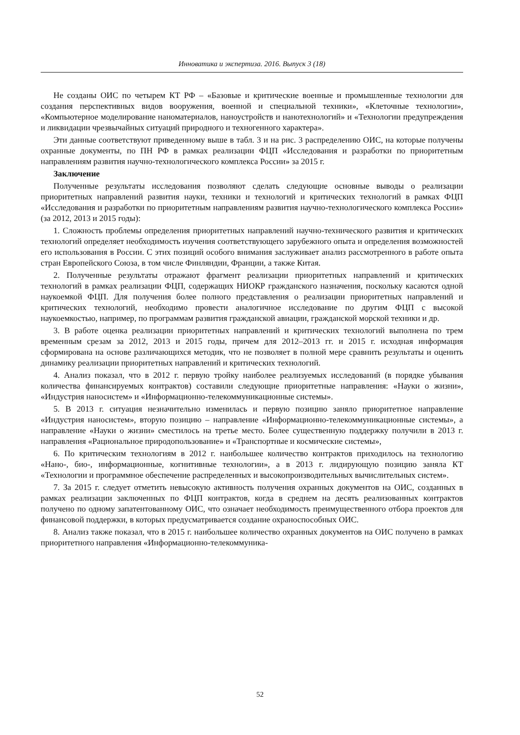Инноватика и экспертиза. 2016. Выпуск 3 (18)
Не созданы ОИС по четырем КТ РФ – «Базовые и критические военные и промышленные технологии для создания перспективных видов вооружения, военной и специальной техники», «Клеточные технологии», «Компьютерное моделирование наноматериалов, наноустройств и нанотехнологий» и «Технологии предупреждения и ликвидации чрезвычайных ситуаций природного и техногенного характера».
Эти данные соответствуют приведенному выше в табл. 3 и на рис. 3 распределению ОИС, на которые получены охранные документы, по ПН РФ в рамках реализации ФЦП «Исследования и разработки по приоритетным направлениям развития научно-технологического комплекса России» за 2015 г.
Заключение
Полученные результаты исследования позволяют сделать следующие основные выводы о реализации приоритетных направлений развития науки, техники и технологий и критических технологий в рамках ФЦП «Исследования и разработки по приоритетным направлениям развития научно-технологического комплекса России» (за 2012, 2013 и 2015 годы):
1. Сложность проблемы определения приоритетных направлений научно-технического развития и критических технологий определяет необходимость изучения соответствующего зарубежного опыта и определения возможностей его использования в России. С этих позиций особого внимания заслуживает анализ рассмотренного в работе опыта стран Европейского Союза, в том числе Финляндии, Франции, а также Китая.
2. Полученные результаты отражают фрагмент реализации приоритетных направлений и критических технологий в рамках реализации ФЦП, содержащих НИОКР гражданского назначения, поскольку касаются одной наукоемкой ФЦП. Для получения более полного представления о реализации приоритетных направлений и критических технологий, необходимо провести аналогичное исследование по другим ФЦП с высокой наукоемкостью, например, по программам развития гражданской авиации, гражданской морской техники и др.
3. В работе оценка реализации приоритетных направлений и критических технологий выполнена по трем временным срезам за 2012, 2013 и 2015 годы, причем для 2012–2013 гг. и 2015 г. исходная информация сформирована на основе различающихся методик, что не позволяет в полной мере сравнить результаты и оценить динамику реализации приоритетных направлений и критических технологий.
4. Анализ показал, что в 2012 г. первую тройку наиболее реализуемых исследований (в порядке убывания количества финансируемых контрактов) составили следующие приоритетные направления: «Науки о жизни», «Индустрия наносистем» и «Информационно-телекоммуникационные системы».
5. В 2013 г. ситуация незначительно изменилась и первую позицию заняло приоритетное направление «Индустрия наносистем», вторую позицию – направление «Информационно-телекоммуникационные системы», а направление «Науки о жизни» сместилось на третье место. Более существенную поддержку получили в 2013 г. направления «Рациональное природопользование» и «Транспортные и космические системы»,
6. По критическим технологиям в 2012 г. наибольшее количество контрактов приходилось на технологию «Нано-, био-, информационные, когнитивные технологии», а в 2013 г. лидирующую позицию заняла КТ «Технологии и программное обеспечение распределенных и высокопроизводительных вычислительных систем».
7. За 2015 г. следует отметить невысокую активность получения охранных документов на ОИС, созданных в рамках реализации заключенных по ФЦП контрактов, когда в среднем на десять реализованных контрактов получено по одному запатентованному ОИС, что означает необходимость преимущественного отбора проектов для финансовой поддержки, в которых предусматривается создание охраноспособных ОИС.
8. Анализ также показал, что в 2015 г. наибольшее количество охранных документов на ОИС получено в рамках приоритетного направления «Информационно-телекоммуника-
52